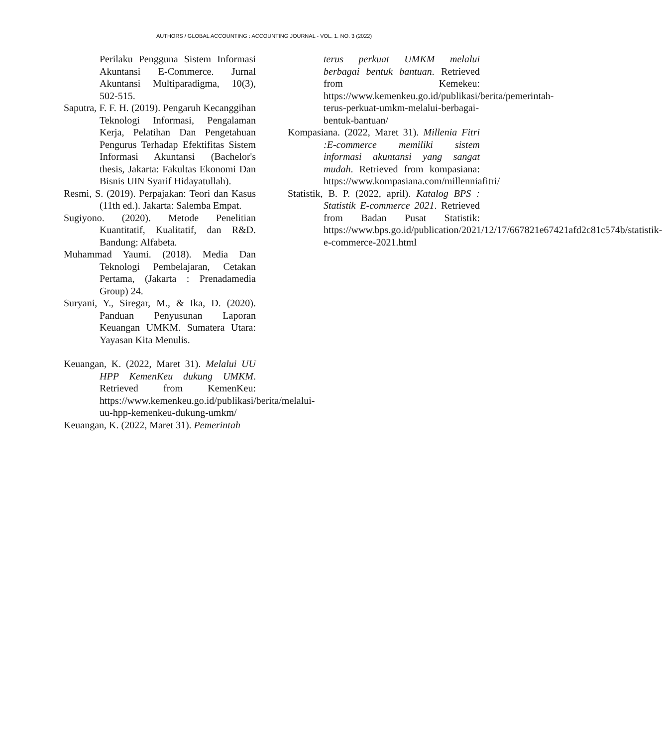AUTHORS / GLOBAL ACCOUNTING : ACCOUNTING JOURNAL - VOL. 1. NO. 3 (2022)
Perilaku Pengguna Sistem Informasi Akuntansi E-Commerce. Jurnal Akuntansi Multiparadigma, 10(3), 502-515.
Saputra, F. F. H. (2019). Pengaruh Kecanggihan Teknologi Informasi, Pengalaman Kerja, Pelatihan Dan Pengetahuan Pengurus Terhadap Efektifitas Sistem Informasi Akuntansi (Bachelor's thesis, Jakarta: Fakultas Ekonomi Dan Bisnis UIN Syarif Hidayatullah).
Resmi, S. (2019). Perpajakan: Teori dan Kasus (11th ed.). Jakarta: Salemba Empat.
Sugiyono. (2020). Metode Penelitian Kuantitatif, Kualitatif, dan R&D. Bandung: Alfabeta.
Muhammad Yaumi. (2018). Media Dan Teknologi Pembelajaran, Cetakan Pertama, (Jakarta : Prenadamedia Group) 24.
Suryani, Y., Siregar, M., & Ika, D. (2020). Panduan Penyusunan Laporan Keuangan UMKM. Sumatera Utara: Yayasan Kita Menulis.
Keuangan, K. (2022, Maret 31). Melalui UU HPP KemenKeu dukung UMKM. Retrieved from KemenKeu: https://www.kemenkeu.go.id/publikasi/berita/melalui-uu-hpp-kemenkeu-dukung-umkm/
Keuangan, K. (2022, Maret 31). Pemerintah
terus perkuat UMKM melalui berbagai bentuk bantuan. Retrieved from Kemekeu: https://www.kemenkeu.go.id/publikasi/berita/pemerintah-terus-perkuat-umkm-melalui-berbagai-bentuk-bantuan/
Kompasiana. (2022, Maret 31). Millenia Fitri :E-commerce memiliki sistem informasi akuntansi yang sangat mudah. Retrieved from kompasiana: https://www.kompasiana.com/millenniafitri/
Statistik, B. P. (2022, april). Katalog BPS : Statistik E-commerce 2021. Retrieved from Badan Pusat Statistik: https://www.bps.go.id/publication/2021/12/17/667821e67421afd2c81c574b/statistik-e-commerce-2021.html